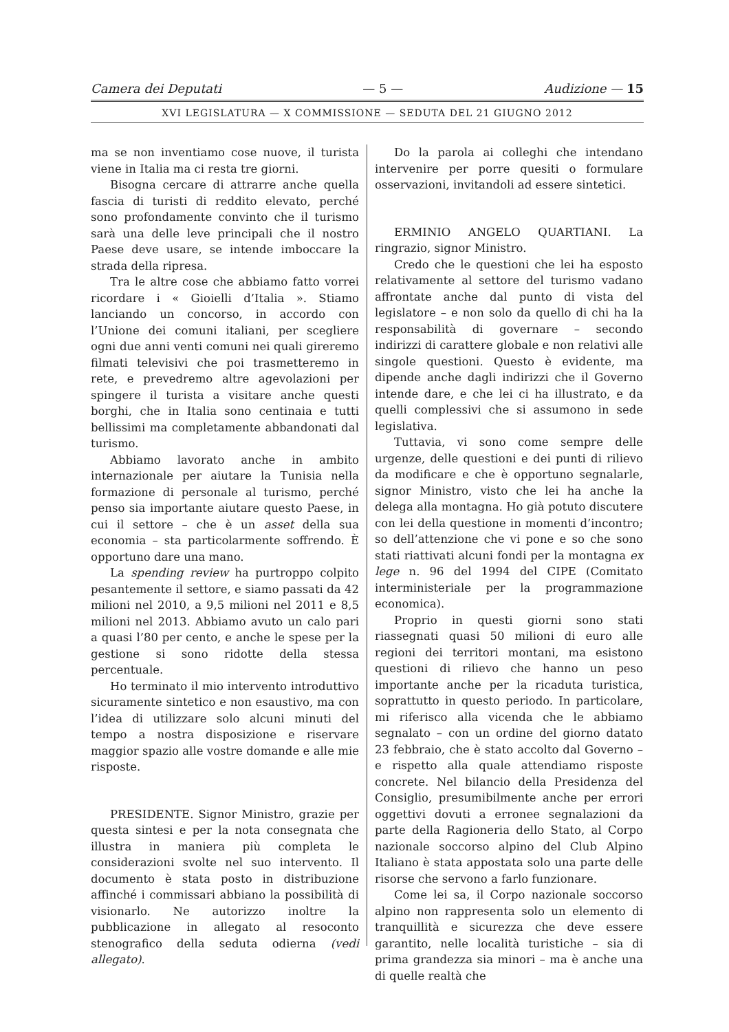Camera dei Deputati — 5 — Audizione — 15
XVI LEGISLATURA — X COMMISSIONE — SEDUTA DEL 21 GIUGNO 2012
ma se non inventiamo cose nuove, il turista viene in Italia ma ci resta tre giorni.
Bisogna cercare di attrarre anche quella fascia di turisti di reddito elevato, perché sono profondamente convinto che il turismo sarà una delle leve principali che il nostro Paese deve usare, se intende imboccare la strada della ripresa.
Tra le altre cose che abbiamo fatto vorrei ricordare i « Gioielli d’Italia ». Stiamo lanciando un concorso, in accordo con l’Unione dei comuni italiani, per scegliere ogni due anni venti comuni nei quali gireremo filmati televisivi che poi trasmetteremo in rete, e prevedremo altre agevolazioni per spingere il turista a visitare anche questi borghi, che in Italia sono centinaia e tutti bellissimi ma completamente abbandonati dal turismo.
Abbiamo lavorato anche in ambito internazionale per aiutare la Tunisia nella formazione di personale al turismo, perché penso sia importante aiutare questo Paese, in cui il settore – che è un asset della sua economia – sta particolarmente soffrendo. È opportuno dare una mano.
La spending review ha purtroppo colpito pesantemente il settore, e siamo passati da 42 milioni nel 2010, a 9,5 milioni nel 2011 e 8,5 milioni nel 2013. Abbiamo avuto un calo pari a quasi l’80 per cento, e anche le spese per la gestione si sono ridotte della stessa percentuale.
Ho terminato il mio intervento introduttivo sicuramente sintetico e non esaustivo, ma con l’idea di utilizzare solo alcuni minuti del tempo a nostra disposizione e riservare maggior spazio alle vostre domande e alle mie risposte.
PRESIDENTE. Signor Ministro, grazie per questa sintesi e per la nota consegnata che illustra in maniera più completa le considerazioni svolte nel suo intervento. Il documento è stata posto in distribuzione affinché i commissari abbiano la possibilità di visionarlo. Ne autorizzo inoltre la pubblicazione in allegato al resoconto stenografico della seduta odierna (vedi allegato).
Do la parola ai colleghi che intendano intervenire per porre quesiti o formulare osservazioni, invitandoli ad essere sintetici.
ERMINIO ANGELO QUARTIANI. La ringrazio, signor Ministro.
Credo che le questioni che lei ha esposto relativamente al settore del turismo vadano affrontate anche dal punto di vista del legislatore – e non solo da quello di chi ha la responsabilità di governare – secondo indirizzi di carattere globale e non relativi alle singole questioni. Questo è evidente, ma dipende anche dagli indirizzi che il Governo intende dare, e che lei ci ha illustrato, e da quelli complessivi che si assumono in sede legislativa.
Tuttavia, vi sono come sempre delle urgenze, delle questioni e dei punti di rilievo da modificare e che è opportuno segnalarle, signor Ministro, visto che lei ha anche la delega alla montagna. Ho già potuto discutere con lei della questione in momenti d’incontro; so dell’attenzione che vi pone e so che sono stati riattivati alcuni fondi per la montagna ex lege n. 96 del 1994 del CIPE (Comitato interministeriale per la programmazione economica).
Proprio in questi giorni sono stati riassegnati quasi 50 milioni di euro alle regioni dei territori montani, ma esistono questioni di rilievo che hanno un peso importante anche per la ricaduta turistica, soprattutto in questo periodo. In particolare, mi riferisco alla vicenda che le abbiamo segnalato – con un ordine del giorno datato 23 febbraio, che è stato accolto dal Governo – e rispetto alla quale attendiamo risposte concrete. Nel bilancio della Presidenza del Consiglio, presumibilmente anche per errori oggettivi dovuti a erronee segnalazioni da parte della Ragioneria dello Stato, al Corpo nazionale soccorso alpino del Club Alpino Italiano è stata appostata solo una parte delle risorse che servono a farlo funzionare.
Come lei sa, il Corpo nazionale soccorso alpino non rappresenta solo un elemento di tranquillità e sicurezza che deve essere garantito, nelle località turistiche – sia di prima grandezza sia minori – ma è anche una di quelle realtà che